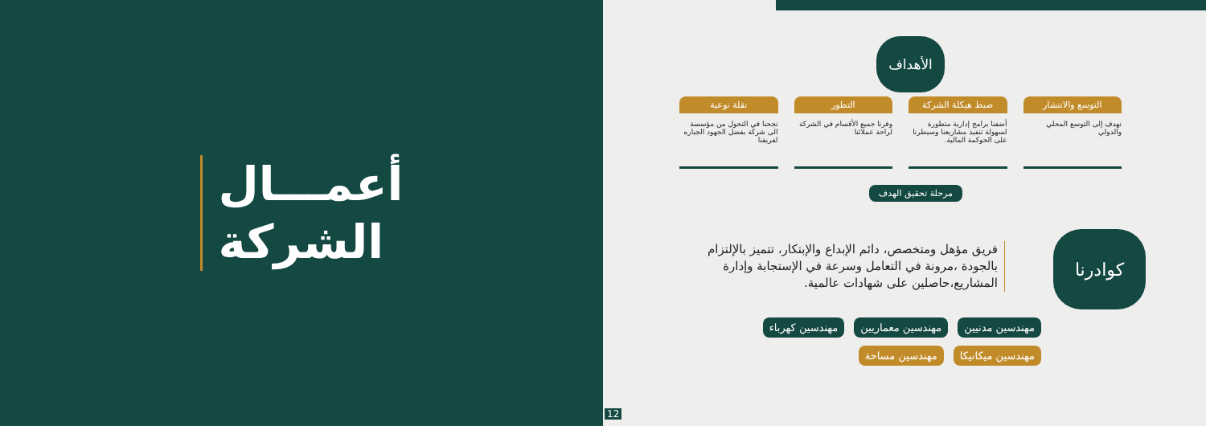أعمـــال
الشركة
الأهداف
التوسع والانتشار
نهدف إلى التوسع المحلي والدولي
ضبط هيكلة الشركة
أضفنا برامج إدارية متطورة لسهولة تنفيذ مشاريعنا وسيطرنا على الحوكمة المالية.
التطور
وفرنا جميع الأقسام في الشركة لراحة عملائنا
نقلة نوعية
نجحنا في التحول من مؤسسة الى شركة بفضل الجهود الجباره لفريقنا
مرحلة تحقيق الهدف
كوادرنا
فريق مؤهل ومتخصص، دائم الإبداع والإبتكار، تتميز بالإلتزام بالجودة ،مرونة في التعامل وسرعة في الإستجابة وإدارة المشاريع،حاصلين على شهادات عالمية.
مهندسين مدنيين مهندسين معماريين مهندسين كهرباء مهندسين ميكانيكا مهندسين مساحة
12